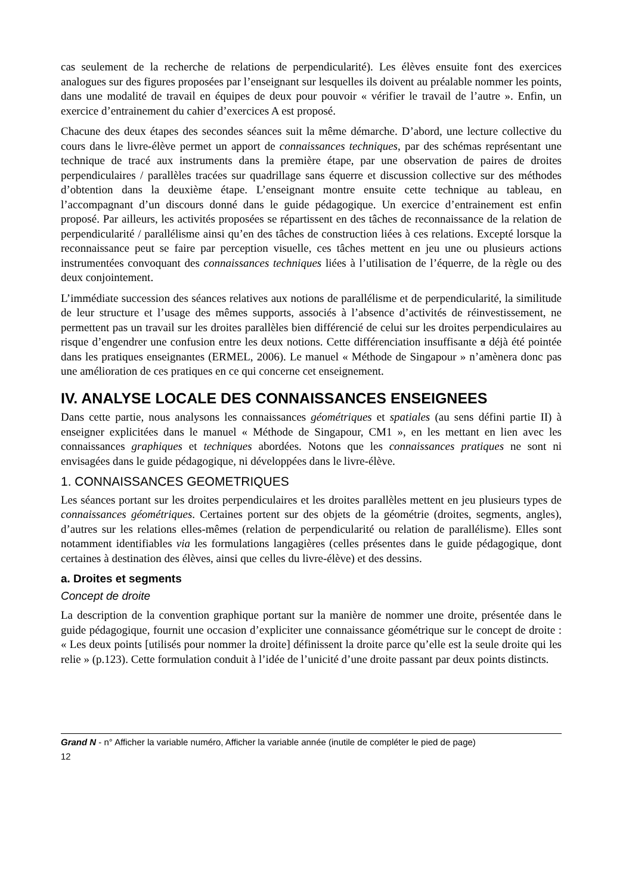cas seulement de la recherche de relations de perpendicularité). Les élèves ensuite font des exercices analogues sur des figures proposées par l’enseignant sur lesquelles ils doivent au préalable nommer les points, dans une modalité de travail en équipes de deux pour pouvoir « vérifier le travail de l’autre ». Enfin, un exercice d’entrainement du cahier d’exercices A est proposé.
Chacune des deux étapes des secondes séances suit la même démarche. D’abord, une lecture collective du cours dans le livre-élève permet un apport de connaissances techniques, par des schémas représentant une technique de tracé aux instruments dans la première étape, par une observation de paires de droites perpendiculaires / parallèles tracées sur quadrillage sans équerre et discussion collective sur des méthodes d’obtention dans la deuxième étape. L’enseignant montre ensuite cette technique au tableau, en l’accompagnant d’un discours donné dans le guide pédagogique. Un exercice d’entrainement est enfin proposé. Par ailleurs, les activités proposées se répartissent en des tâches de reconnaissance de la relation de perpendicularité / parallélisme ainsi qu’en des tâches de construction liées à ces relations. Excepté lorsque la reconnaissance peut se faire par perception visuelle, ces tâches mettent en jeu une ou plusieurs actions instrumentées convoquant des connaissances techniques liées à l’utilisation de l’équerre, de la règle ou des deux conjointement.
L’immédiate succession des séances relatives aux notions de parallélisme et de perpendicularité, la similitude de leur structure et l’usage des mêmes supports, associés à l’absence d’activités de réinvestissement, ne permettent pas un travail sur les droites parallèles bien différencié de celui sur les droites perpendiculaires au risque d’engendrer une confusion entre les deux notions. Cette différenciation insuffisante a déjà été pointée dans les pratiques enseignantes (ERMEL, 2006). Le manuel « Méthode de Singapour » n’amènera donc pas une amélioration de ces pratiques en ce qui concerne cet enseignement.
IV. ANALYSE LOCALE DES CONNAISSANCES ENSEIGNEES
Dans cette partie, nous analysons les connaissances géométriques et spatiales (au sens défini partie II) à enseigner explicitées dans le manuel « Méthode de Singapour, CM1 », en les mettant en lien avec les connaissances graphiques et techniques abordées. Notons que les connaissances pratiques ne sont ni envisagées dans le guide pédagogique, ni développées dans le livre-élève.
1. CONNAISSANCES GEOMETRIQUES
Les séances portant sur les droites perpendiculaires et les droites parallèles mettent en jeu plusieurs types de connaissances géométriques. Certaines portent sur des objets de la géométrie (droites, segments, angles), d’autres sur les relations elles-mêmes (relation de perpendicularité ou relation de parallélisme). Elles sont notamment identifiables via les formulations langagières (celles présentes dans le guide pédagogique, dont certaines à destination des élèves, ainsi que celles du livre-élève) et des dessins.
a. Droites et segments
Concept de droite
La description de la convention graphique portant sur la manière de nommer une droite, présentée dans le guide pédagogique, fournit une occasion d’expliciter une connaissance géométrique sur le concept de droite : « Les deux points [utilisés pour nommer la droite] définissent la droite parce qu’elle est la seule droite qui les relie » (p.123). Cette formulation conduit à l’idée de l’unicité d’une droite passant par deux points distincts.
Grand N - n° Afficher la variable numéro, Afficher la variable année (inutile de compléter le pied de page)
12